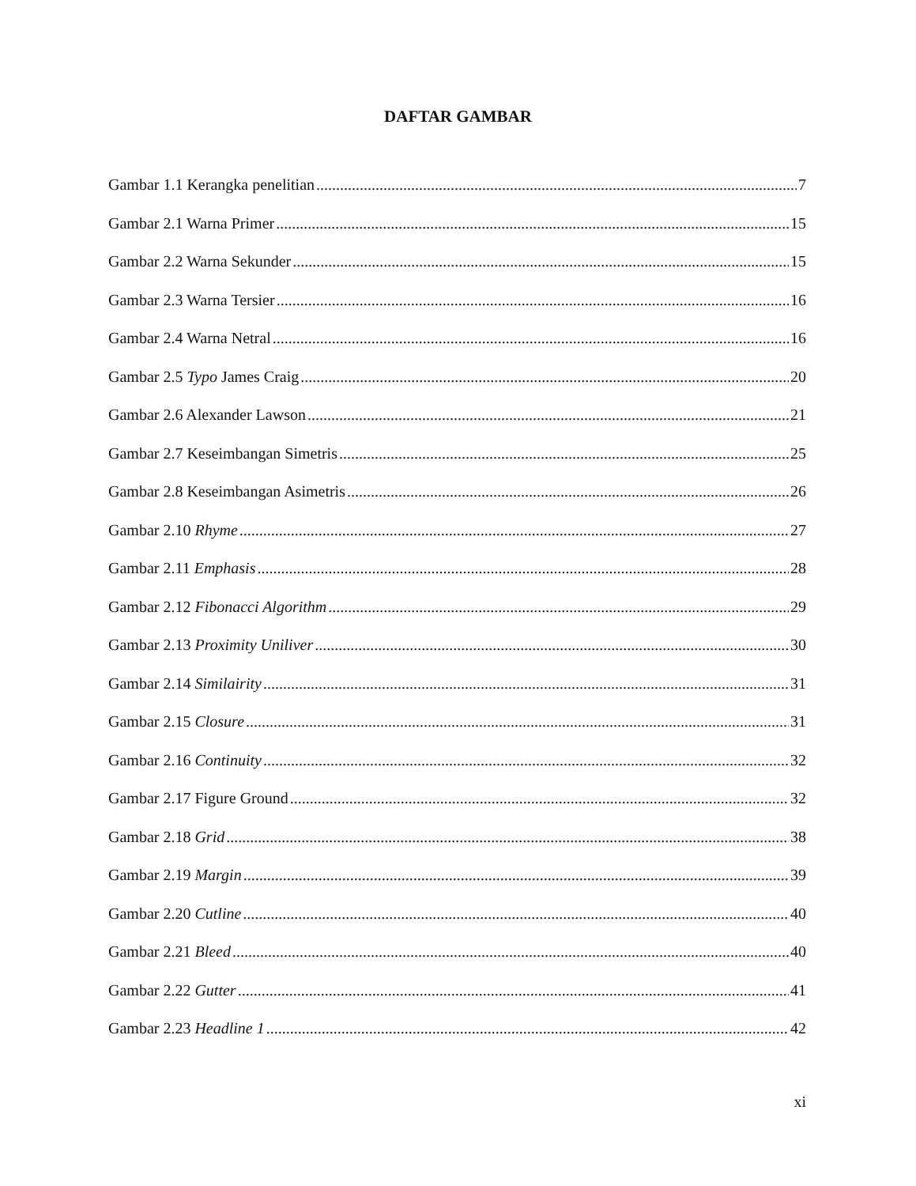DAFTAR GAMBAR
Gambar 1.1 Kerangka penelitian 7
Gambar 2.1 Warna Primer 15
Gambar 2.2 Warna Sekunder 15
Gambar 2.3 Warna Tersier 16
Gambar 2.4 Warna Netral 16
Gambar 2.5 Typo James Craig 20
Gambar 2.6 Alexander Lawson 21
Gambar 2.7 Keseimbangan Simetris 25
Gambar 2.8 Keseimbangan Asimetris 26
Gambar 2.10 Rhyme 27
Gambar 2.11 Emphasis 28
Gambar 2.12 Fibonacci Algorithm 29
Gambar 2.13 Proximity Uniliver 30
Gambar 2.14 Similairity 31
Gambar 2.15 Closure 31
Gambar 2.16 Continuity 32
Gambar 2.17 Figure Ground 32
Gambar 2.18 Grid 38
Gambar 2.19 Margin 39
Gambar 2.20 Cutline 40
Gambar 2.21 Bleed 40
Gambar 2.22 Gutter 41
Gambar 2.23 Headline 1 42
xi